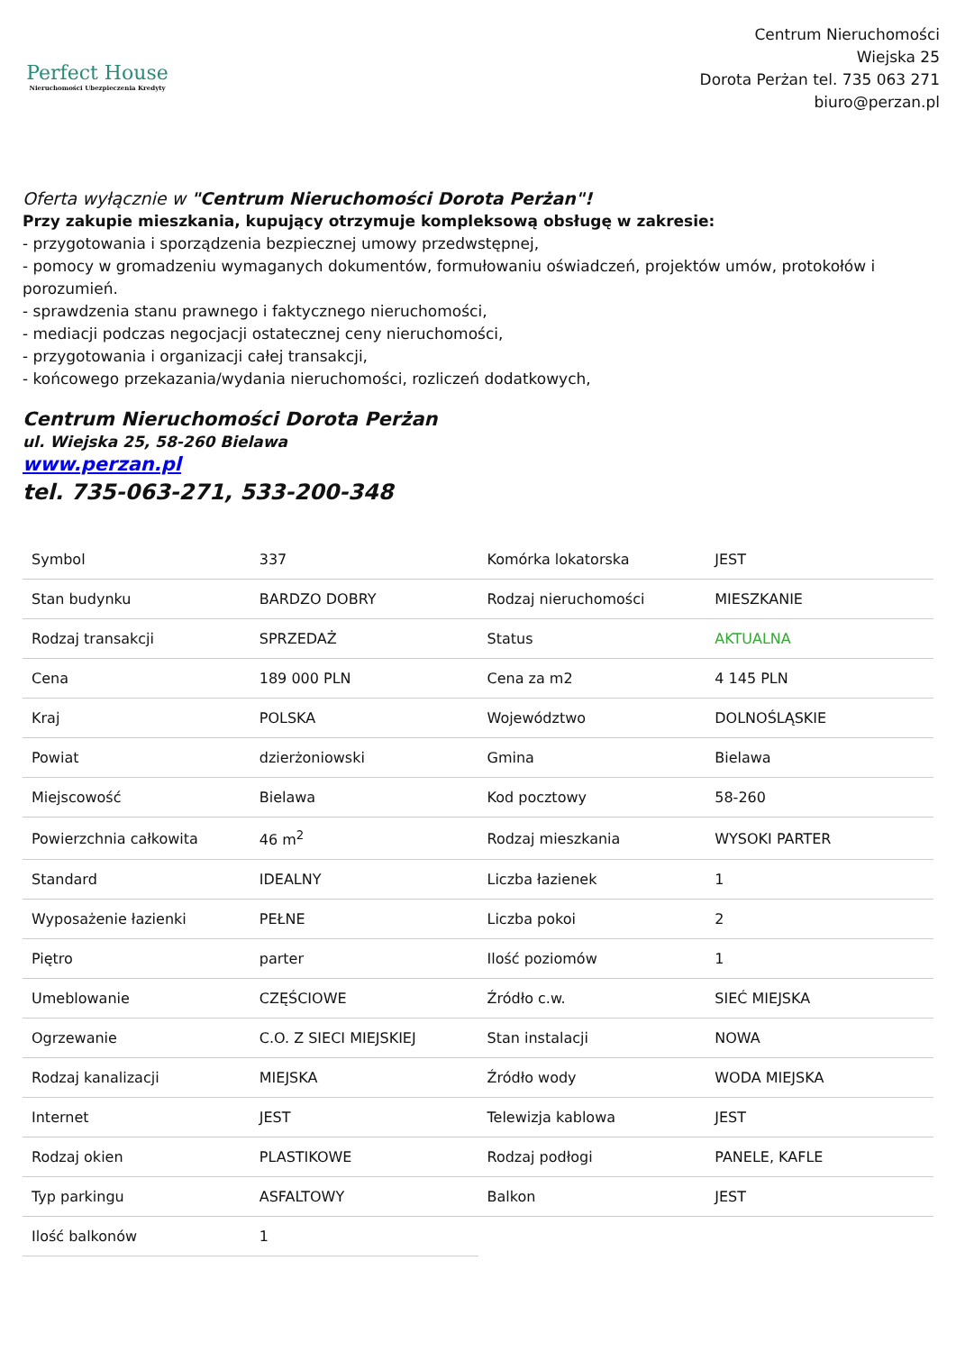Perfect House
Nieruchomości Ubezpieczenia Kredyty
Centrum Nieruchomości
Wiejska 25
Dorota Perżan tel. 735 063 271
biuro@perzan.pl
Oferta wyłącznie w "Centrum Nieruchomości Dorota Perżan"!
Przy zakupie mieszkania, kupujący otrzymuje kompleksową obsługę w zakresie:
- przygotowania i sporządzenia bezpiecznej umowy przedwstępnej,
- pomocy w gromadzeniu wymaganych dokumentów, formułowaniu oświadczeń, projektów umów, protokołów i porozumień.
- sprawdzenia stanu prawnego i faktycznego nieruchomości,
- mediacji podczas negocjacji ostatecznej ceny nieruchomości,
- przygotowania i organizacji całej transakcji,
- końcowego przekazania/wydania nieruchomości, rozliczeń dodatkowych,
Centrum Nieruchomości Dorota Perżan
ul. Wiejska 25, 58-260 Bielawa
www.perzan.pl
tel. 735-063-271, 533-200-348
| Symbol | 337 | Komórka lokatorska | JEST |
| Stan budynku | BARDZO DOBRY | Rodzaj nieruchomości | MIESZKANIE |
| Rodzaj transakcji | SPRZEDAŻ | Status | AKTUALNA |
| Cena | 189 000 PLN | Cena za m2 | 4 145 PLN |
| Kraj | POLSKA | Województwo | DOLNOŚLĄSKIE |
| Powiat | dzierżoniowski | Gmina | Bielawa |
| Miejscowość | Bielawa | Kod pocztowy | 58-260 |
| Powierzchnia całkowita | 46 m<sup>2</sup> | Rodzaj mieszkania | WYSOKI PARTER |
| Standard | IDEALNY | Liczba łazienek | 1 |
| Wyposażenie łazienki | PEŁNE | Liczba pokoi | 2 |
| Piętro | parter | Ilość poziomów | 1 |
| Umeblowanie | CZĘŚCIOWE | Źródło c.w. | SIEĆ MIEJSKA |
| Ogrzewanie | C.O. Z SIECI MIEJSKIEJ | Stan instalacji | NOWA |
| Rodzaj kanalizacji | MIEJSKA | Źródło wody | WODA MIEJSKA |
| Internet | JEST | Telewizja kablowa | JEST |
| Rodzaj okien | PLASTIKOWE | Rodzaj podłogi | PANELE, KAFLE |
| Typ parkingu | ASFALTOWY | Balkon | JEST |
| Ilość balkonów | 1 | | |